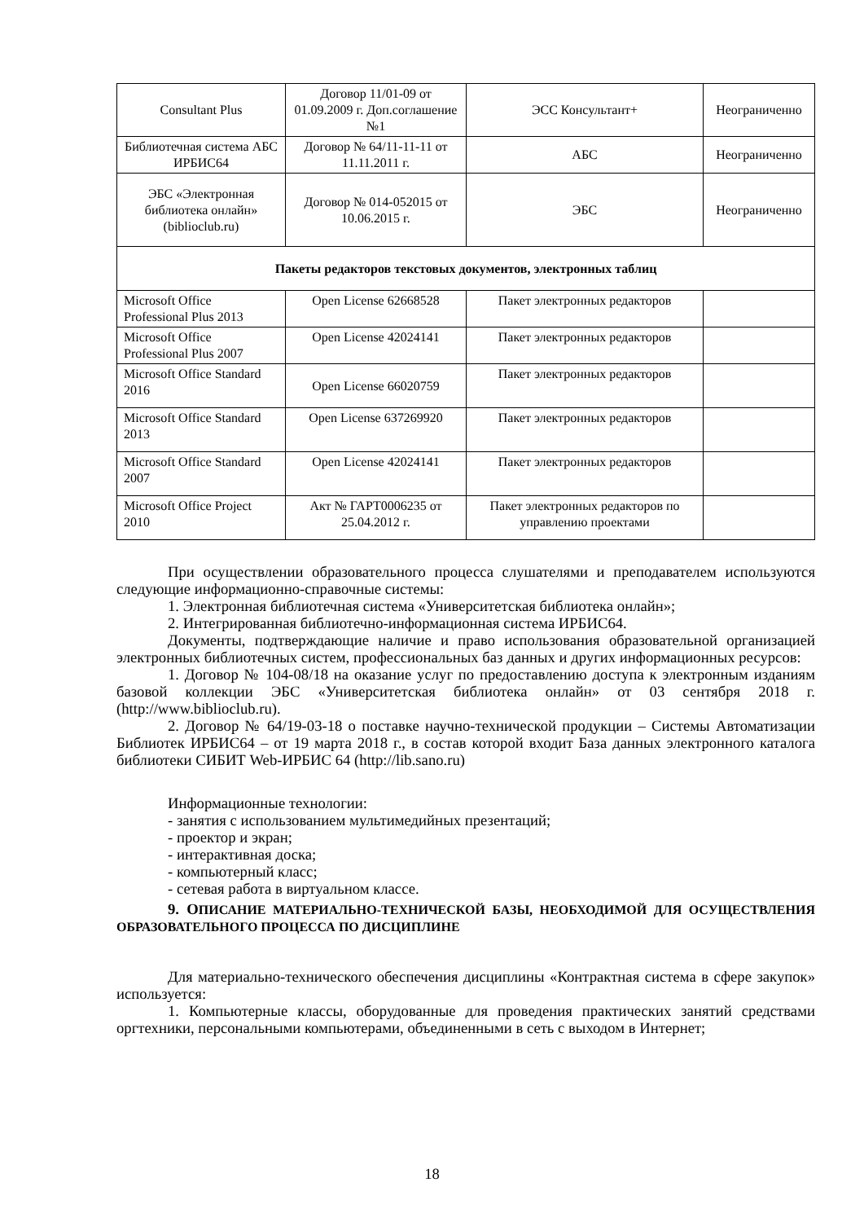| Consultant Plus | Договор 11/01-09 от 01.09.2009 г. Доп.соглашение №1 | ЭСС Консультант+ | Неограниченно |
| Библиотечная система АБС ИРБИС64 | Договор № 64/11-11-11 от 11.11.2011 г. | АБС | Неограниченно |
| ЭБС «Электронная библиотека онлайн» (biblioclub.ru) | Договор № 014-052015 от 10.06.2015 г. | ЭБС | Неограниченно |
| Пакеты редакторов текстовых документов, электронных таблиц | | | |
| Microsoft Office Professional Plus 2013 | Open License 62668528 | Пакет электронных редакторов | |
| Microsoft Office Professional Plus 2007 | Open License 42024141 | Пакет электронных редакторов | |
| Microsoft Office Standard 2016 | Open License 66020759 | Пакет электронных редакторов | |
| Microsoft Office Standard 2013 | Open License 637269920 | Пакет электронных редакторов | |
| Microsoft Office Standard 2007 | Open License 42024141 | Пакет электронных редакторов | |
| Microsoft Office Project 2010 | Акт № ГАРТ0006235 от 25.04.2012 г. | Пакет электронных редакторов по управлению проектами | |
При осуществлении образовательного процесса слушателями и преподавателем используются следующие информационно-справочные системы:
1. Электронная библиотечная система «Университетская библиотека онлайн»;
2. Интегрированная библиотечно-информационная система ИРБИС64.
Документы, подтверждающие наличие и право использования образовательной организацией электронных библиотечных систем, профессиональных баз данных и других информационных ресурсов:
1. Договор № 104-08/18 на оказание услуг по предоставлению доступа к электронным изданиям базовой коллекции ЭБС «Университетская библиотека онлайн» от 03 сентября 2018 г. (http://www.biblioclub.ru).
2. Договор № 64/19-03-18 о поставке научно-технической продукции – Системы Автоматизации Библиотек ИРБИС64 – от 19 марта 2018 г., в состав которой входит База данных электронного каталога библиотеки СИБИТ Web-ИРБИС 64 (http://lib.sano.ru)
Информационные технологии:
- занятия с использованием мультимедийных презентаций;
- проектор и экран;
- интерактивная доска;
- компьютерный класс;
- сетевая работа в виртуальном классе.
9. ОПИСАНИЕ МАТЕРИАЛЬНО-ТЕХНИЧЕСКОЙ БАЗЫ, НЕОБХОДИМОЙ ДЛЯ ОСУЩЕСТВЛЕНИЯ ОБРАЗОВАТЕЛЬНОГО ПРОЦЕССА ПО ДИСЦИПЛИНЕ
Для материально-технического обеспечения дисциплины «Контрактная система в сфере закупок» используется:
1. Компьютерные классы, оборудованные для проведения практических занятий средствами оргтехники, персональными компьютерами, объединенными в сеть с выходом в Интернет;
18